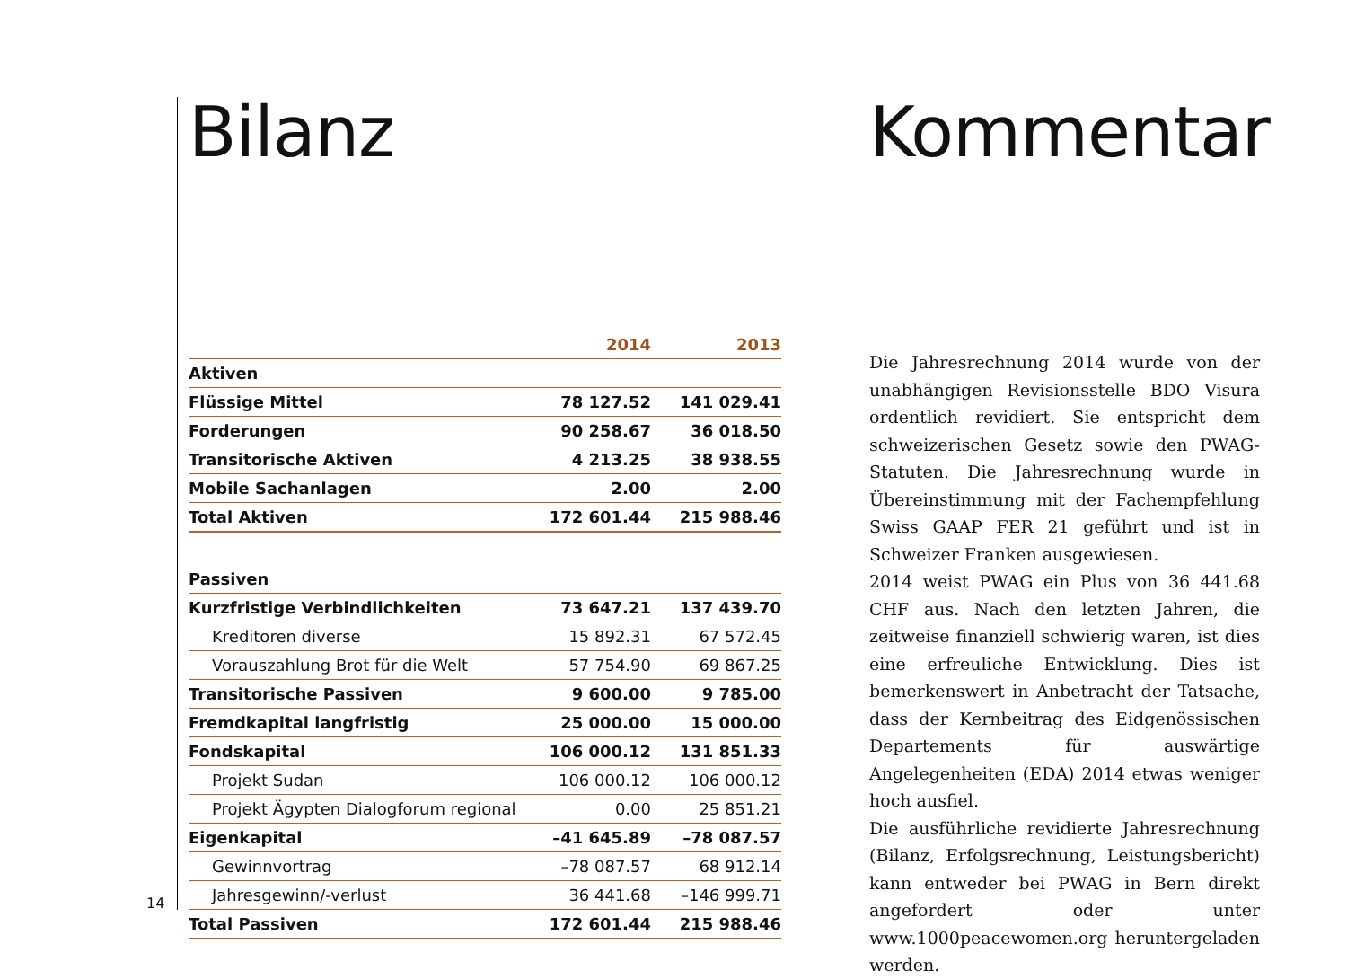Bilanz
| | 2014 | 2013 |
| --- | --- | --- |
| Aktiven | | |
| Flüssige Mittel | 78 127.52 | 141 029.41 |
| Forderungen | 90 258.67 | 36 018.50 |
| Transitorische Aktiven | 4 213.25 | 38 938.55 |
| Mobile Sachanlagen | 2.00 | 2.00 |
| Total Aktiven | 172 601.44 | 215 988.46 |
| Passiven | | |
| Kurzfristige Verbindlichkeiten | 73 647.21 | 137 439.70 |
| Kreditoren diverse | 15 892.31 | 67 572.45 |
| Vorauszahlung Brot für die Welt | 57 754.90 | 69 867.25 |
| Transitorische Passiven | 9 600.00 | 9 785.00 |
| Fremdkapital langfristig | 25 000.00 | 15 000.00 |
| Fondskapital | 106 000.12 | 131 851.33 |
| Projekt Sudan | 106 000.12 | 106 000.12 |
| Projekt Ägypten Dialogforum regional | 0.00 | 25 851.21 |
| Eigenkapital | –41 645.89 | –78 087.57 |
| Gewinnvortrag | –78 087.57 | 68 912.14 |
| Jahresgewinn/-verlust | 36 441.68 | –146 999.71 |
| Total Passiven | 172 601.44 | 215 988.46 |
14
Kommentar
Die Jahresrechnung 2014 wurde von der unabhängigen Revisionsstelle BDO Visura ordentlich revidiert. Sie entspricht dem schweizerischen Gesetz sowie den PWAG-Statuten. Die Jahresrechnung wurde in Übereinstimmung mit der Fachempfehlung Swiss GAAP FER 21 geführt und ist in Schweizer Franken ausgewiesen.
2014 weist PWAG ein Plus von 36 441.68 CHF aus. Nach den letzten Jahren, die zeitweise finanziell schwierig waren, ist dies eine erfreuliche Entwicklung. Dies ist bemerkenswert in Anbetracht der Tatsache, dass der Kernbeitrag des Eidgenössischen Departements für auswärtige Angelegenheiten (EDA) 2014 etwas weniger hoch ausfiel.
Die ausführliche revidierte Jahresrechnung (Bilanz, Erfolgsrechnung, Leistungsbericht) kann entweder bei PWAG in Bern direkt angefordert oder unter www.1000peacewomen.org heruntergeladen werden.